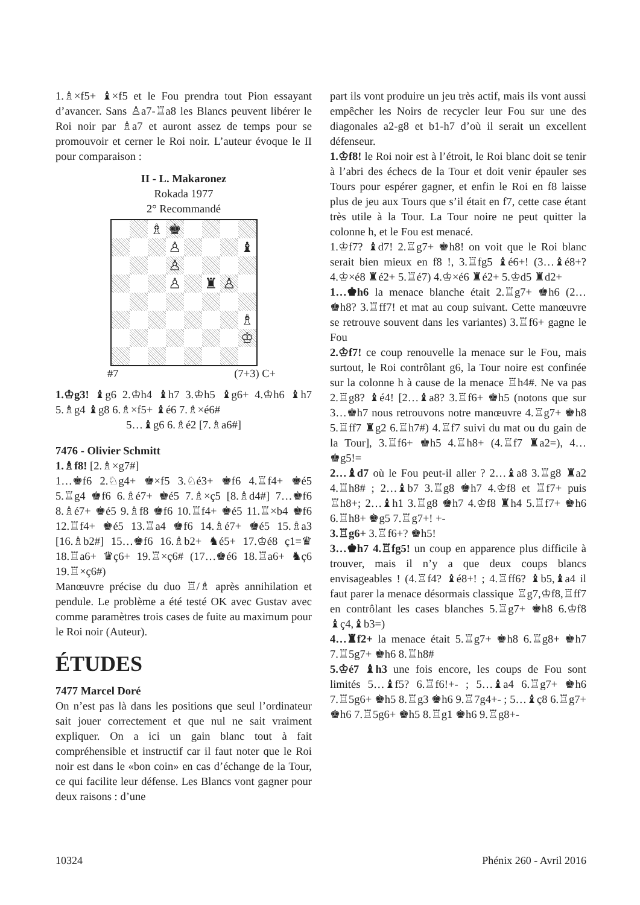1.♗×f5+ ♝×f5 et le Fou prendra tout Pion essayant d’avancer. Sans ♙a7-♖a8 les Blancs peuvent libérer le Roi noir par ♗a7 et auront assez de temps pour se promouvoir et cerner le Roi noir. L’auteur évoque le II pour comparaison :
II - L. Makaronez
Rokada 1977
2° Recommandé
| | | ♗ | ♚ | | | | |
| | | | ♙ | | | | ♝ |
| | | | ♙ | | | | |
| | | | ♙ | | ♜ | ♙ | |
| | | | | | | | ♗ |
| | | | | | | | ♔ |
#7 (7+3) C+
1.♔g3! ♝g6 2.♔h4 ♝h7 3.♔h5 ♝g6+ 4.♔h6 ♝h7 5.♗g4 ♝g8 6.♗×f5+ ♝é6 7.♗×é6#
5…♝g6 6.♗é2 [7.♗a6#]
7476 - Olivier Schmitt
1.♗f8! [2.♗×g7#]
1…♚f6 2.♘g4+ ♚×f5 3.♘é3+ ♚f6 4.♖f4+ ♚é5 5.♖g4 ♚f6 6.♗é7+ ♚é5 7.♗×ç5 [8.♗d4#] 7…♚f6 8.♗é7+ ♚é5 9.♗f8 ♚f6 10.♖f4+ ♚é5 11.♖×b4 ♚f6 12.♖f4+ ♚é5 13.♖a4 ♚f6 14.♗é7+ ♚é5 15.♗a3 [16.♗b2#] 15…♚f6 16.♗b2+ ♞é5+ 17.♔é8 ç1=♛ 18.♖a6+ ♛ç6+ 19.♖×ç6# (17…♚é6 18.♖a6+ ♞ç6 19.♖×ç6#)
Manœuvre précise du duo ♖/♗ après annihilation et pendule. Le problème a été testé OK avec Gustav avec comme paramètres trois cases de fuite au maximum pour le Roi noir (Auteur).
ÉTUDES
7477 Marcel Doré
On n’est pas là dans les positions que seul l’ordinateur sait jouer correctement et que nul ne sait vraiment expliquer. On a ici un gain blanc tout à fait compréhensible et instructif car il faut noter que le Roi noir est dans le «bon coin» en cas d’échange de la Tour, ce qui facilite leur défense. Les Blancs vont gagner pour deux raisons : d’une
part ils vont produire un jeu très actif, mais ils vont aussi empêcher les Noirs de recycler leur Fou sur une des diagonales a2-g8 et b1-h7 d’où il serait un excellent défenseur.
1.♔f8! le Roi noir est à l’étroit, le Roi blanc doit se tenir à l’abri des échecs de la Tour et doit venir épauler ses Tours pour espérer gagner, et enfin le Roi en f8 laisse plus de jeu aux Tours que s’il était en f7, cette case étant très utile à la Tour. La Tour noire ne peut quitter la colonne h, et le Fou est menacé.
1.♔f7? ♝d7! 2.♖g7+ ♚h8! on voit que le Roi blanc serait bien mieux en f8 !, 3.♖fg5 ♝é6+! (3…♝é8+? 4.♔×é8 ♜é2+ 5.♖é7) 4.♔×é6 ♜é2+ 5.♔d5 ♜d2+
1…♚h6 la menace blanche était 2.♖g7+ ♚h6 (2…♚h8? 3.♖ff7! et mat au coup suivant. Cette manœuvre se retrouve souvent dans les variantes) 3.♖f6+ gagne le Fou
2.♔f7! ce coup renouvelle la menace sur le Fou, mais surtout, le Roi contrôlant g6, la Tour noire est confinée sur la colonne h à cause de la menace ♖h4#. Ne va pas 2.♖g8? ♝é4! [2…♝a8? 3.♖f6+ ♚h5 (notons que sur 3…♚h7 nous retrouvons notre manœuvre 4.♖g7+ ♚h8 5.♖ff7 ♜g2 6.♖h7#) 4.♖f7 suivi du mat ou du gain de la Tour], 3.♖f6+ ♚h5 4.♖h8+ (4.♖f7 ♜a2=), 4…♚g5!=
2…♝d7 où le Fou peut-il aller ? 2…♝a8 3.♖g8 ♜a2 4.♖h8# ; 2…♝b7 3.♖g8 ♚h7 4.♔f8 et ♖f7+ puis ♖h8+; 2…♝h1 3.♖g8 ♚h7 4.♔f8 ♜h4 5.♖f7+ ♚h6 6.♖h8+ ♚g5 7.♖g7+! +-
3.♖g6+ 3.♖f6+? ♚h5!
3…♚h7 4.♖fg5! un coup en apparence plus difficile à trouver, mais il n’y a que deux coups blancs envisageables ! (4.♖f4? ♝é8+! ; 4.♖ff6? ♝b5,♝a4 il faut parer la menace désormais classique ♖g7,♔f8,♖ff7 en contrôlant les cases blanches 5.♖g7+ ♚h8 6.♔f8 ♝ç4,♝b3=)
4…♜f2+ la menace était 5.♖g7+ ♚h8 6.♖g8+ ♚h7 7.♖5g7+ ♚h6 8.♖h8#
5.♔é7 ♝h3 une fois encore, les coups de Fou sont limités 5…♝f5? 6.♖f6!+- ; 5…♝a4 6.♖g7+ ♚h6 7.♖5g6+ ♚h5 8.♖g3 ♚h6 9.♖7g4+- ; 5…♝ç8 6.♖g7+ ♚h6 7.♖5g6+ ♚h5 8.♖g1 ♚h6 9.♖g8+-
10324 Phénix 260 - Avril 2016